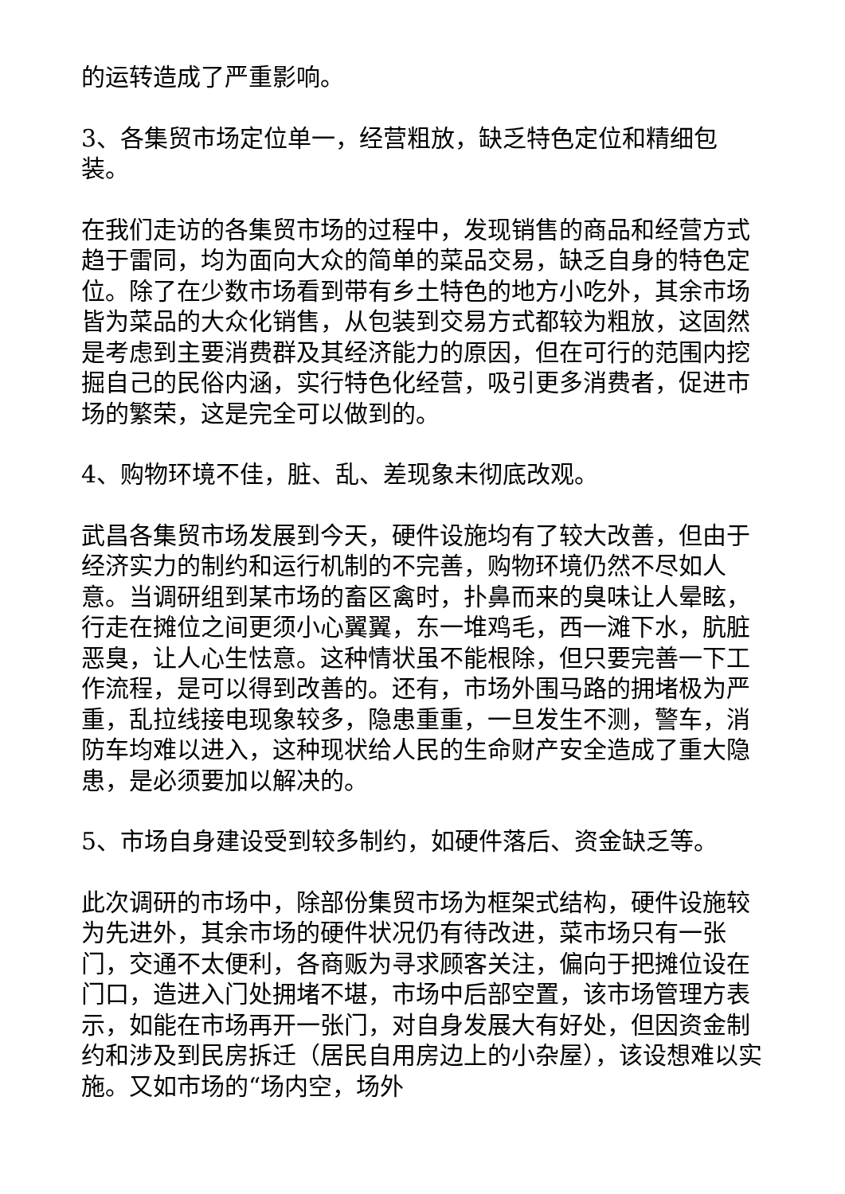的运转造成了严重影响。
3、各集贸市场定位单一，经营粗放，缺乏特色定位和精细包装。
在我们走访的各集贸市场的过程中，发现销售的商品和经营方式趋于雷同，均为面向大众的简单的菜品交易，缺乏自身的特色定位。除了在少数市场看到带有乡土特色的地方小吃外，其余市场皆为菜品的大众化销售，从包装到交易方式都较为粗放，这固然是考虑到主要消费群及其经济能力的原因，但在可行的范围内挖掘自己的民俗内涵，实行特色化经营，吸引更多消费者，促进市场的繁荣，这是完全可以做到的。
4、购物环境不佳，脏、乱、差现象未彻底改观。
武昌各集贸市场发展到今天，硬件设施均有了较大改善，但由于经济实力的制约和运行机制的不完善，购物环境仍然不尽如人意。当调研组到某市场的畜区禽时，扑鼻而来的臭味让人晕眩，行走在摊位之间更须小心翼翼，东一堆鸡毛，西一滩下水，肮脏恶臭，让人心生怯意。这种情状虽不能根除，但只要完善一下工作流程，是可以得到改善的。还有，市场外围马路的拥堵极为严重，乱拉线接电现象较多，隐患重重，一旦发生不测，警车，消防车均难以进入，这种现状给人民的生命财产安全造成了重大隐患，是必须要加以解决的。
5、市场自身建设受到较多制约，如硬件落后、资金缺乏等。
此次调研的市场中，除部份集贸市场为框架式结构，硬件设施较为先进外，其余市场的硬件状况仍有待改进，菜市场只有一张门，交通不太便利，各商贩为寻求顾客关注，偏向于把摊位设在门口，造进入门处拥堵不堪，市场中后部空置，该市场管理方表示，如能在市场再开一张门，对自身发展大有好处，但因资金制约和涉及到民房拆迁（居民自用房边上的小杂屋），该设想难以实施。又如市场的“场内空，场外